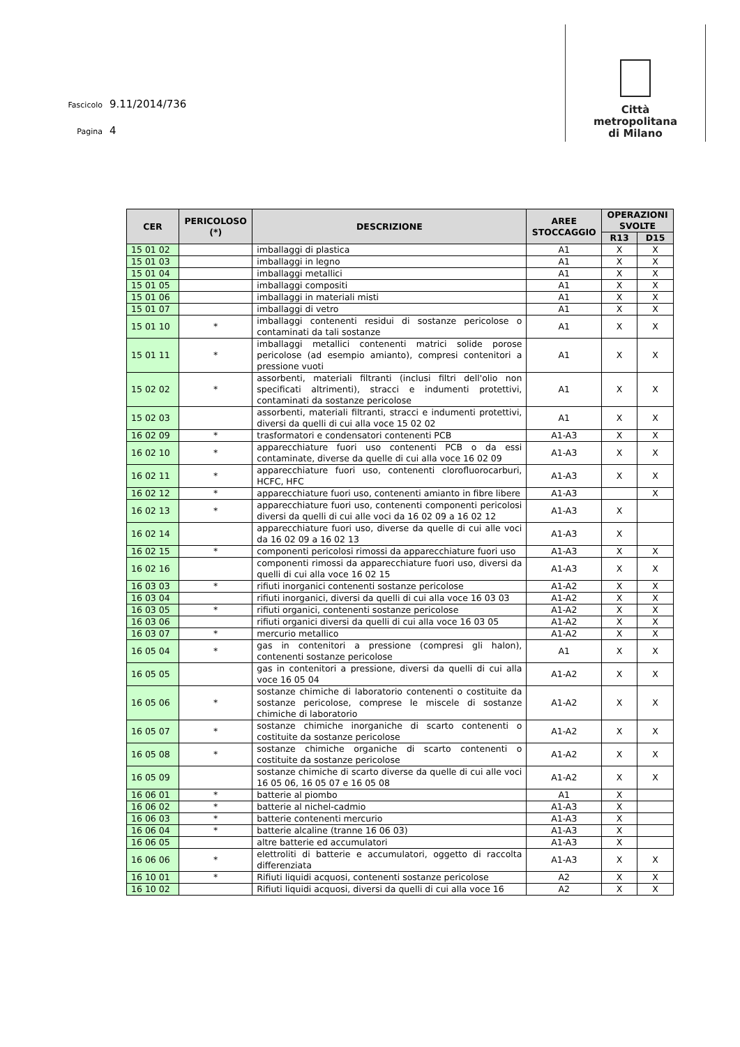Fascicolo 9.11/2014/736
Pagina 4
Città
metropolitana
di Milano
| CER | PERICOLOSO (*) | DESCRIZIONE | AREE STOCCAGGIO | OPERAZIONI SVOLTE | |
| --- | --- | --- | --- | --- | --- |
| | | | | R13 | D15 |
| 15 01 02 | | imballaggi di plastica | A1 | X | X |
| 15 01 03 | | imballaggi in legno | A1 | X | X |
| 15 01 04 | | imballaggi metallici | A1 | X | X |
| 15 01 05 | | imballaggi compositi | A1 | X | X |
| 15 01 06 | | imballaggi in materiali misti | A1 | X | X |
| 15 01 07 | | imballaggi di vetro | A1 | X | X |
| 15 01 10 | * | imballaggi contenenti residui di sostanze pericolose o contaminati da tali sostanze | A1 | X | X |
| 15 01 11 | * | imballaggi metallici contenenti matrici solide porose pericolose (ad esempio amianto), compresi contenitori a pressione vuoti | A1 | X | X |
| 15 02 02 | * | assorbenti, materiali filtranti (inclusi filtri dell'olio non specificati altrimenti), stracci e indumenti protettivi, contaminati da sostanze pericolose | A1 | X | X |
| 15 02 03 | | assorbenti, materiali filtranti, stracci e indumenti protettivi, diversi da quelli di cui alla voce 15 02 02 | A1 | X | X |
| 16 02 09 | * | trasformatori e condensatori contenenti PCB | A1-A3 | X | X |
| 16 02 10 | * | apparecchiature fuori uso contenenti PCB o da essi contaminate, diverse da quelle di cui alla voce 16 02 09 | A1-A3 | X | X |
| 16 02 11 | * | apparecchiature fuori uso, contenenti clorofluorocarburi, HCFC, HFC | A1-A3 | X | X |
| 16 02 12 | * | apparecchiature fuori uso, contenenti amianto in fibre libere | A1-A3 | | X |
| 16 02 13 | * | apparecchiature fuori uso, contenenti componenti pericolosi diversi da quelli di cui alle voci da 16 02 09 a 16 02 12 | A1-A3 | X | |
| 16 02 14 | | apparecchiature fuori uso, diverse da quelle di cui alle voci da 16 02 09 a 16 02 13 | A1-A3 | X | |
| 16 02 15 | * | componenti pericolosi rimossi da apparecchiature fuori uso | A1-A3 | X | X |
| 16 02 16 | | componenti rimossi da apparecchiature fuori uso, diversi da quelli di cui alla voce 16 02 15 | A1-A3 | X | X |
| 16 03 03 | * | rifiuti inorganici contenenti sostanze pericolose | A1-A2 | X | X |
| 16 03 04 | | rifiuti inorganici, diversi da quelli di cui alla voce 16 03 03 | A1-A2 | X | X |
| 16 03 05 | * | rifiuti organici, contenenti sostanze pericolose | A1-A2 | X | X |
| 16 03 06 | | rifiuti organici diversi da quelli di cui alla voce 16 03 05 | A1-A2 | X | X |
| 16 03 07 | * | mercurio metallico | A1-A2 | X | X |
| 16 05 04 | * | gas in contenitori a pressione (compresi gli halon), contenenti sostanze pericolose | A1 | X | X |
| 16 05 05 | | gas in contenitori a pressione, diversi da quelli di cui alla voce 16 05 04 | A1-A2 | X | X |
| 16 05 06 | * | sostanze chimiche di laboratorio contenenti o costituite da sostanze pericolose, comprese le miscele di sostanze chimiche di laboratorio | A1-A2 | X | X |
| 16 05 07 | * | sostanze chimiche inorganiche di scarto contenenti o costituite da sostanze pericolose | A1-A2 | X | X |
| 16 05 08 | * | sostanze chimiche organiche di scarto contenenti o costituite da sostanze pericolose | A1-A2 | X | X |
| 16 05 09 | | sostanze chimiche di scarto diverse da quelle di cui alle voci 16 05 06, 16 05 07 e 16 05 08 | A1-A2 | X | X |
| 16 06 01 | * | batterie al piombo | A1 | X | |
| 16 06 02 | * | batterie al nichel-cadmio | A1-A3 | X | |
| 16 06 03 | * | batterie contenenti mercurio | A1-A3 | X | |
| 16 06 04 | * | batterie alcaline (tranne 16 06 03) | A1-A3 | X | |
| 16 06 05 | | altre batterie ed accumulatori | A1-A3 | X | |
| 16 06 06 | * | elettroliti di batterie e accumulatori, oggetto di raccolta differenziata | A1-A3 | X | X |
| 16 10 01 | * | Rifiuti liquidi acquosi, contenenti sostanze pericolose | A2 | X | X |
| 16 10 02 | | Rifiuti liquidi acquosi, diversi da quelli di cui alla voce 16 | A2 | X | X |